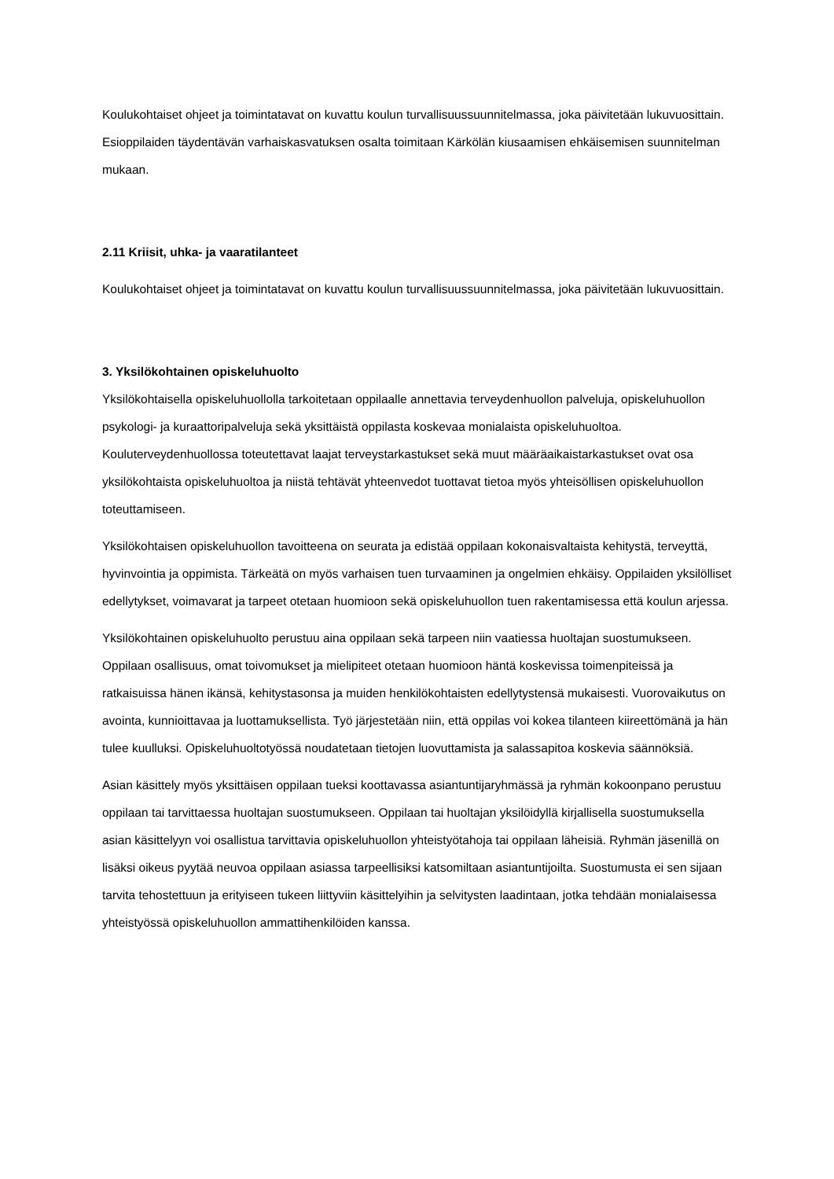Koulukohtaiset ohjeet ja toimintatavat on kuvattu koulun turvallisuussuunnitelmassa, joka päivitetään lukuvuosittain. Esioppilaiden täydentävän varhaiskasvatuksen osalta toimitaan Kärkölän kiusaamisen ehkäisemisen suunnitelman mukaan.
2.11 Kriisit, uhka- ja vaaratilanteet
Koulukohtaiset ohjeet ja toimintatavat on kuvattu koulun turvallisuussuunnitelmassa, joka päivitetään lukuvuosittain.
3. Yksilökohtainen opiskeluhuolto
Yksilökohtaisella opiskeluhuollolla tarkoitetaan oppilaalle annettavia terveydenhuollon palveluja, opiskeluhuollon psykologi- ja kuraattoripalveluja sekä yksittäistä oppilasta koskevaa monialaista opiskeluhuoltoa. Kouluterveydenhuollossa toteutettavat laajat terveystarkastukset sekä muut määräaikaistarkastukset ovat osa yksilökohtaista opiskeluhuoltoa ja niistä tehtävät yhteenvedot tuottavat tietoa myös yhteisöllisen opiskeluhuollon toteuttamiseen.
Yksilökohtaisen opiskeluhuollon tavoitteena on seurata ja edistää oppilaan kokonaisvaltaista kehitystä, terveyttä, hyvinvointia ja oppimista. Tärkeätä on myös varhaisen tuen turvaaminen ja ongelmien ehkäisy. Oppilaiden yksilölliset edellytykset, voimavarat ja tarpeet otetaan huomioon sekä opiskeluhuollon tuen rakentamisessa että koulun arjessa.
Yksilökohtainen opiskeluhuolto perustuu aina oppilaan sekä tarpeen niin vaatiessa huoltajan suostumukseen. Oppilaan osallisuus, omat toivomukset ja mielipiteet otetaan huomioon häntä koskevissa toimenpiteissä ja ratkaisuissa hänen ikänsä, kehitystasonsa ja muiden henkilökohtaisten edellytystensä mukaisesti. Vuorovaikutus on avointa, kunnioittavaa ja luottamuksellista. Työ järjestetään niin, että oppilas voi kokea tilanteen kiireettömänä ja hän tulee kuulluksi. Opiskeluhuoltotyössä noudatetaan tietojen luovuttamista ja salassapitoa koskevia säännöksiä.
Asian käsittely myös yksittäisen oppilaan tueksi koottavassa asiantuntijaryhmässä ja ryhmän kokoonpano perustuu oppilaan tai tarvittaessa huoltajan suostumukseen. Oppilaan tai huoltajan yksilöidyllä kirjallisella suostumuksella asian käsittelyyn voi osallistua tarvittavia opiskeluhuollon yhteistyötahoja tai oppilaan läheisiä. Ryhmän jäsenillä on lisäksi oikeus pyytää neuvoa oppilaan asiassa tarpeellisiksi katsomiltaan asiantuntijoilta. Suostumusta ei sen sijaan tarvita tehostettuun ja erityiseen tukeen liittyviin käsittelyihin ja selvitysten laadintaan, jotka tehdään monialaisessa yhteistyössä opiskeluhuollon ammattihenkilöiden kanssa.